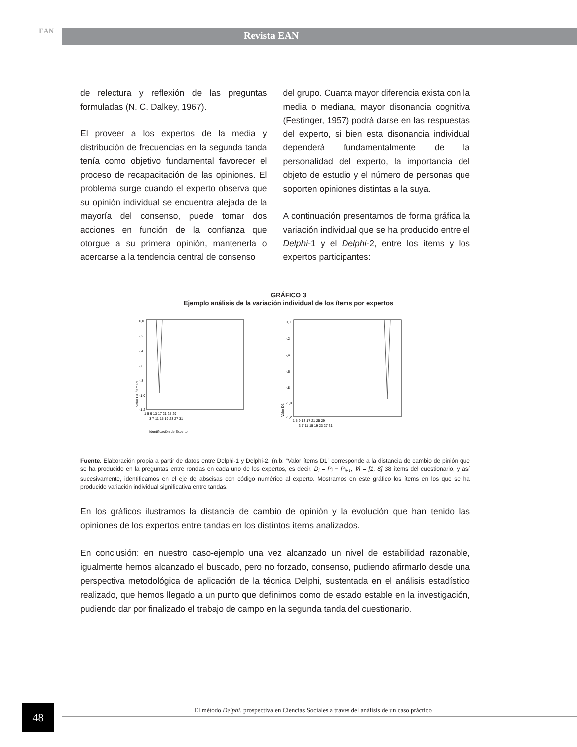EAN
Revista EAN
de relectura y reflexión de las preguntas formuladas (N. C. Dalkey, 1967).
El proveer a los expertos de la media y distribución de frecuencias en la segunda tanda tenía como objetivo fundamental favorecer el proceso de recapacitación de las opiniones. El problema surge cuando el experto observa que su opinión individual se encuentra alejada de la mayoría del consenso, puede tomar dos acciones en función de la confianza que otorgue a su primera opinión, mantenerla o acercarse a la tendencia central de consenso
del grupo. Cuanta mayor diferencia exista con la media o mediana, mayor disonancia cognitiva (Festinger, 1957) podrá darse en las respuestas del experto, si bien esta disonancia individual dependerá fundamentalmente de la personalidad del experto, la importancia del objeto de estudio y el número de personas que soporten opiniones distintas a la suya.
A continuación presentamos de forma gráfica la variación individual que se ha producido entre el Delphi-1 y el Delphi-2, entre los ítems y los expertos participantes:
GRÁFICO 3
Ejemplo análisis de la variación individual de los ítems por expertos
0,0
-,2
-,4
-,6
-,8
-1,0
-1,2
1 5 9 13 17 21 25 29
3 7 11 15 19 23 27 31
Identificación de Experto
Valor D1 ítem P1
0,0
-,2
-,4
-,6
-,8
-1,0
-1,2
1 5 9 13 17 21 25 29
3 7 11 15 19 23 27 31
Valor D2
Fuente. Elaboración propia a partir de datos entre Delphi-1 y Delphi-2. (n.b: “Valor ítems D1” corresponde a la distancia de cambio de pinión que se ha producido en la preguntas entre rondas en cada uno de los expertos, es decir, D<sub>i</sub> = P<sub>i</sub> − P<sub>i+1</sub>, ∀I = [1, 8] 38 ítems del cuestionario, y así sucesivamente, identificamos en el eje de abscisas con código numérico al experto. Mostramos en este gráfico los ítems en los que se ha producido variación individual significativa entre tandas.
En los gráficos ilustramos la distancia de cambio de opinión y la evolución que han tenido las opiniones de los expertos entre tandas en los distintos ítems analizados.
En conclusión: en nuestro caso-ejemplo una vez alcanzado un nivel de estabilidad razonable, igualmente hemos alcanzado el buscado, pero no forzado, consenso, pudiendo afirmarlo desde una perspectiva metodológica de aplicación de la técnica Delphi, sustentada en el análisis estadístico realizado, que hemos llegado a un punto que definimos como de estado estable en la investigación, pudiendo dar por finalizado el trabajo de campo en la segunda tanda del cuestionario.
48
El método Delphi, prospectiva en Ciencias Sociales a través del análisis de un caso práctico